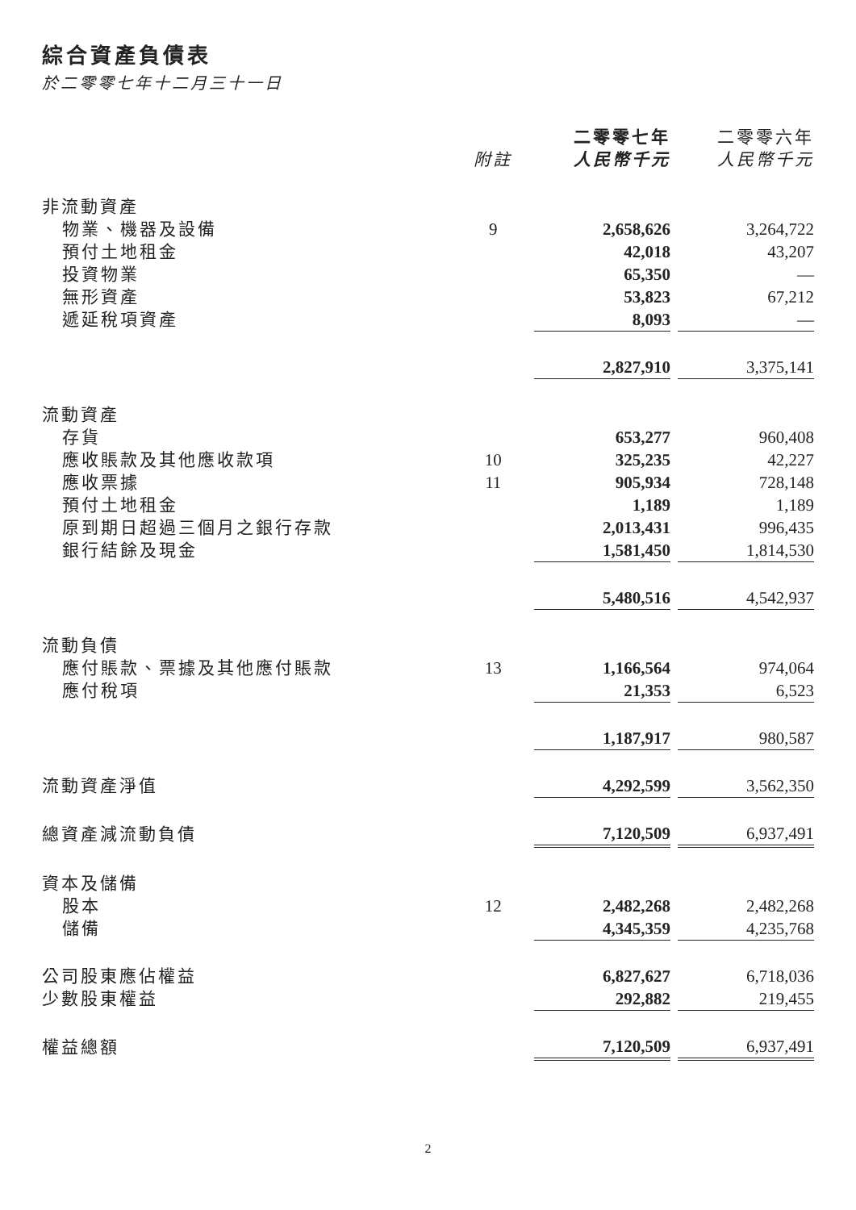綜合資產負債表
於二零零七年十二月三十一日
| | | 二零零七年 | | 二零零六年 |
| --- | --- | --- | --- | --- |
| | 附註 | 人民幣千元 | | 人民幣千元 |
| 非流動資產 | | | | |
| 物業、機器及設備 | 9 | 2,658,626 | | 3,264,722 |
| 預付土地租金 | | 42,018 | | 43,207 |
| 投資物業 | | 65,350 | | — |
| 無形資產 | | 53,823 | | 67,212 |
| 遞延稅項資產 | | 8,093 | | — |
| | | 2,827,910 | | 3,375,141 |
| 流動資產 | | | | |
| 存貨 | | 653,277 | | 960,408 |
| 應收賬款及其他應收款項 | 10 | 325,235 | | 42,227 |
| 應收票據 | 11 | 905,934 | | 728,148 |
| 預付土地租金 | | 1,189 | | 1,189 |
| 原到期日超過三個月之銀行存款 | | 2,013,431 | | 996,435 |
| 銀行結餘及現金 | | 1,581,450 | | 1,814,530 |
| | | 5,480,516 | | 4,542,937 |
| 流動負債 | | | | |
| 應付賬款、票據及其他應付賬款 | 13 | 1,166,564 | | 974,064 |
| 應付稅項 | | 21,353 | | 6,523 |
| | | 1,187,917 | | 980,587 |
| 流動資產淨值 | | 4,292,599 | | 3,562,350 |
| 總資產減流動負債 | | 7,120,509 | | 6,937,491 |
| 資本及儲備 | | | | |
| 股本 | 12 | 2,482,268 | | 2,482,268 |
| 儲備 | | 4,345,359 | | 4,235,768 |
| 公司股東應佔權益 | | 6,827,627 | | 6,718,036 |
| 少數股東權益 | | 292,882 | | 219,455 |
| 權益總額 | | 7,120,509 | | 6,937,491 |
2